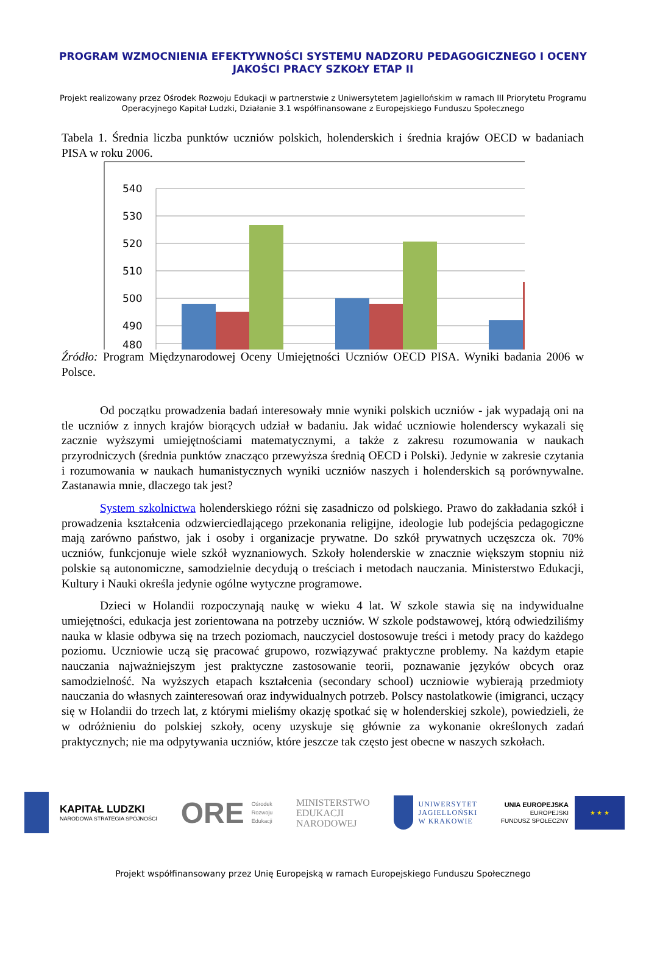PROGRAM WZMOCNIENIA EFEKTYWNOŚCI SYSTEMU NADZORU PEDAGOGICZNEGO I OCENY JAKOŚCI PRACY SZKOŁY ETAP II
Projekt realizowany przez Ośrodek Rozwoju Edukacji w partnerstwie z Uniwersytetem Jagiellońskim w ramach III Priorytetu Programu Operacyjnego Kapitał Ludzki, Działanie 3.1 współfinansowane z Europejskiego Funduszu Społecznego
Tabela 1. Średnia liczba punktów uczniów polskich, holenderskich i średnia krajów OECD w badaniach PISA w roku 2006.
540
530
520
510
500
490
480
Źródło: Program Międzynarodowej Oceny Umiejętności Uczniów OECD PISA. Wyniki badania 2006 w Polsce.
Od początku prowadzenia badań interesowały mnie wyniki polskich uczniów - jak wypadają oni na tle uczniów z innych krajów biorących udział w badaniu. Jak widać uczniowie holenderscy wykazali się zacznie wyższymi umiejętnościami matematycznymi, a także z zakresu rozumowania w naukach przyrodniczych (średnia punktów znacząco przewyższa średnią OECD i Polski). Jedynie w zakresie czytania i rozumowania w naukach humanistycznych wyniki uczniów naszych i holenderskich są porównywalne. Zastanawia mnie, dlaczego tak jest?
System szkolnictwa holenderskiego różni się zasadniczo od polskiego. Prawo do zakładania szkół i prowadzenia kształcenia odzwierciedlającego przekonania religijne, ideologie lub podejścia pedagogiczne mają zarówno państwo, jak i osoby i organizacje prywatne. Do szkół prywatnych uczęszcza ok. 70% uczniów, funkcjonuje wiele szkół wyznaniowych. Szkoły holenderskie w znacznie większym stopniu niż polskie są autonomiczne, samodzielnie decydują o treściach i metodach nauczania. Ministerstwo Edukacji, Kultury i Nauki określa jedynie ogólne wytyczne programowe.
Dzieci w Holandii rozpoczynają naukę w wieku 4 lat. W szkole stawia się na indywidualne umiejętności, edukacja jest zorientowana na potrzeby uczniów. W szkole podstawowej, którą odwiedziliśmy nauka w klasie odbywa się na trzech poziomach, nauczyciel dostosowuje treści i metody pracy do każdego poziomu. Uczniowie uczą się pracować grupowo, rozwiązywać praktyczne problemy. Na każdym etapie nauczania najważniejszym jest praktyczne zastosowanie teorii, poznawanie języków obcych oraz samodzielność. Na wyższych etapach kształcenia (secondary school) uczniowie wybierają przedmioty nauczania do własnych zainteresowań oraz indywidualnych potrzeb. Polscy nastolatkowie (imigranci, uczący się w Holandii do trzech lat, z którymi mieliśmy okazję spotkać się w holenderskiej szkole), powiedzieli, że w odróżnieniu do polskiej szkoły, oceny uzyskuje się głównie za wykonanie określonych zadań praktycznych; nie ma odpytywania uczniów, które jeszcze tak często jest obecne w naszych szkołach.
KAPITAŁ LUDZKI
NARODOWA STRATEGIA SPÓJNOŚCI
ORE Ośrodek
Rozwoju
Edukacji
MINISTERSTWO
EDUKACJI
NARODOWEJ
UNIWERSYTET
JAGIELLOŃSKI
W KRAKOWIE
UNIA EUROPEJSKA
EUROPEJSKI
FUNDUSZ SPOŁECZNY
★ ★ ★
Projekt współfinansowany przez Unię Europejską w ramach Europejskiego Funduszu Społecznego